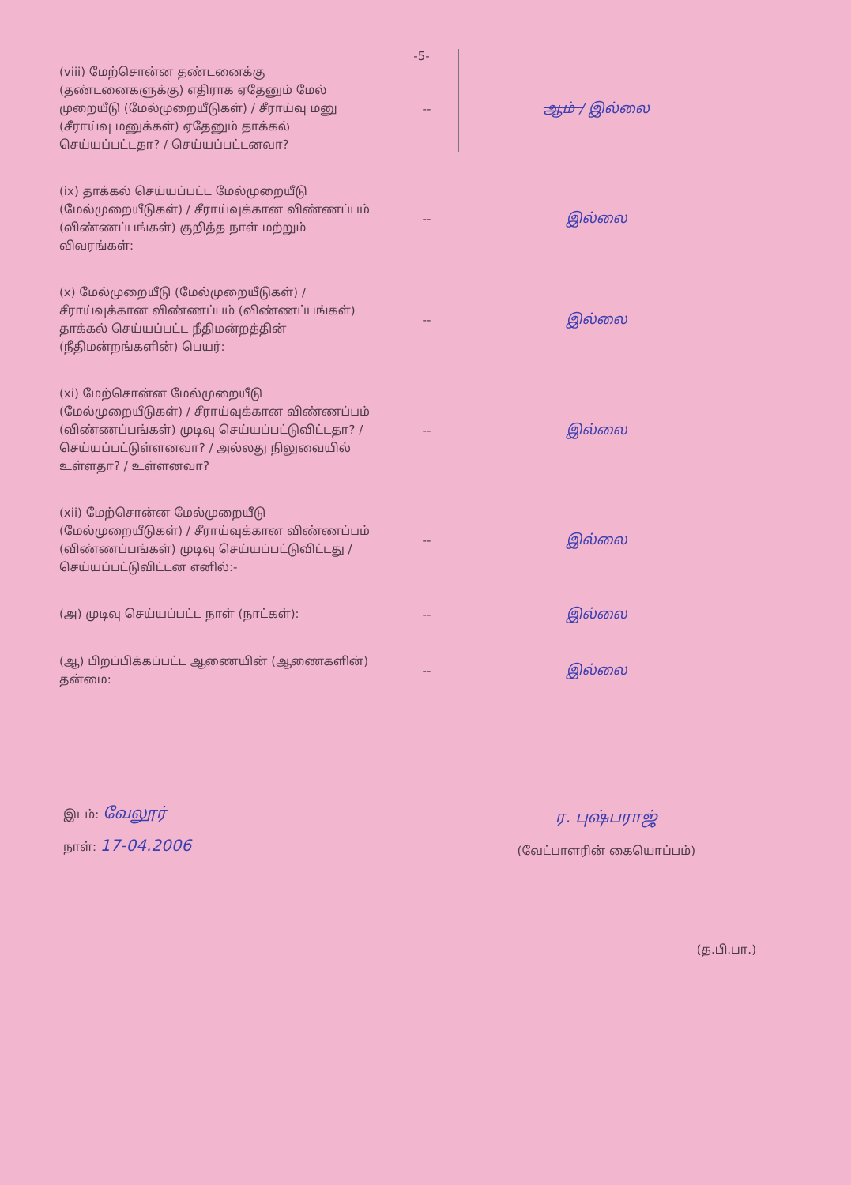-5-
(viii) மேற்சொன்ன தண்டனைக்கு (தண்டனைகளுக்கு) எதிராக ஏதேனும் மேல் முறையீடு (மேல்முறையீடுகள்) / சீராய்வு மனு (சீராய்வு மனுக்கள்) ஏதேனும் தாக்கல் செய்யப்பட்டதா? / செய்யப்பட்டனவா?
--
ஆம் / இல்லை
(ix) தாக்கல் செய்யப்பட்ட மேல்முறையீடு (மேல்முறையீடுகள்) / சீராய்வுக்கான விண்ணப்பம் (விண்ணப்பங்கள்) குறித்த நாள் மற்றும் விவரங்கள்:
--
இல்லை
(x) மேல்முறையீடு (மேல்முறையீடுகள்) / சீராய்வுக்கான விண்ணப்பம் (விண்ணப்பங்கள்) தாக்கல் செய்யப்பட்ட நீதிமன்றத்தின் (நீதிமன்றங்களின்) பெயர்:
--
இல்லை
(xi) மேற்சொன்ன மேல்முறையீடு (மேல்முறையீடுகள்) / சீராய்வுக்கான விண்ணப்பம் (விண்ணப்பங்கள்) முடிவு செய்யப்பட்டுவிட்டதா? / செய்யப்பட்டுள்ளனவா? / அல்லது நிலுவையில் உள்ளதா? / உள்ளனவா?
--
இல்லை
(xii) மேற்சொன்ன மேல்முறையீடு (மேல்முறையீடுகள்) / சீராய்வுக்கான விண்ணப்பம் (விண்ணப்பங்கள்) முடிவு செய்யப்பட்டுவிட்டது / செய்யப்பட்டுவிட்டன எனில்:-
--
இல்லை
(அ) முடிவு செய்யப்பட்ட நாள் (நாட்கள்):
--
இல்லை
(ஆ) பிறப்பிக்கப்பட்ட ஆணையின் (ஆணைகளின்) தன்மை:
--
இல்லை
இடம்: வேலூர்
நாள்: 17-04.2006
ர. புஷ்பராஜ்
(வேட்பாளரின் கையொப்பம்)
(த.பி.பா.)